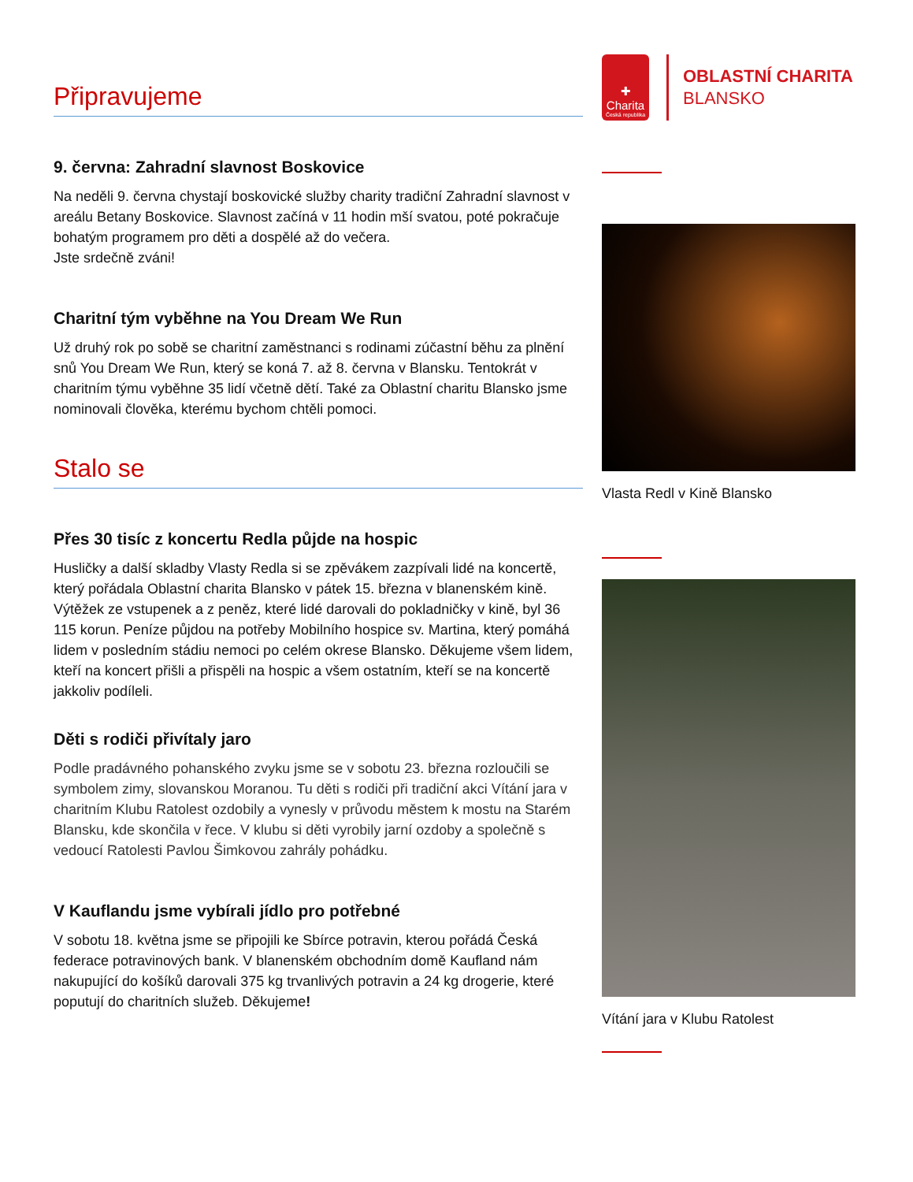Připravujeme
9. června: Zahradní slavnost Boskovice
Na neděli 9. června chystají boskovické služby charity tradiční Zahradní slavnost v areálu Betany Boskovice. Slavnost začíná v 11 hodin mší svatou, poté pokračuje bohatým programem pro děti a dospělé až do večera.
Jste srdečně zváni!
Charitní tým vyběhne na You Dream We Run
Už druhý rok po sobě se charitní zaměstnanci s rodinami zúčastní běhu za plnění snů You Dream We Run, který se koná 7. až 8. června v Blansku. Tentokrát v charitním týmu vyběhne 35 lidí včetně dětí. Také za Oblastní charitu Blansko jsme nominovali člověka, kterému bychom chtěli pomoci.
Stalo se
Přes 30 tisíc z koncertu Redla půjde na hospic
Husličky a další skladby Vlasty Redla si se zpěvákem zazpívali lidé na koncertě, který pořádala Oblastní charita Blansko v pátek 15. března v blanenském kině. Výtěžek ze vstupenek a z peněz, které lidé darovali do pokladničky v kině, byl 36 115 korun. Peníze půjdou na potřeby Mobilního hospice sv. Martina, který pomáhá lidem v posledním stádiu nemoci po celém okrese Blansko. Děkujeme všem lidem, kteří na koncert přišli a přispěli na hospic a všem ostatním, kteří se na koncertě jakkoliv podíleli.
Děti s rodiči přivítaly jaro
Podle pradávného pohanského zvyku jsme se v sobotu 23. března rozloučili se symbolem zimy, slovanskou Moranou. Tu děti s rodiči při tradiční akci Vítání jara v charitním Klubu Ratolest ozdobily a vynesly v průvodu městem k mostu na Starém Blansku, kde skončila v řece. V klubu si děti vyrobily jarní ozdoby a společně s vedoucí Ratolesti Pavlou Šimkovou zahrály pohádku.
V Kauflandu jsme vybírali jídlo pro potřebné
V sobotu 18. května jsme se připojili ke Sbírce potravin, kterou pořádá Česká federace potravinových bank. V blanenském obchodním domě Kaufland nám nakupující do košíků darovali 375 kg trvanlivých potravin a 24 kg drogerie, které poputují do charitních služeb. Děkujeme!
✚
Charita
Česká republika
OBLASTNÍ CHARITA
BLANSKO
Vlasta Redl v Kině Blansko
Vítání jara v Klubu Ratolest